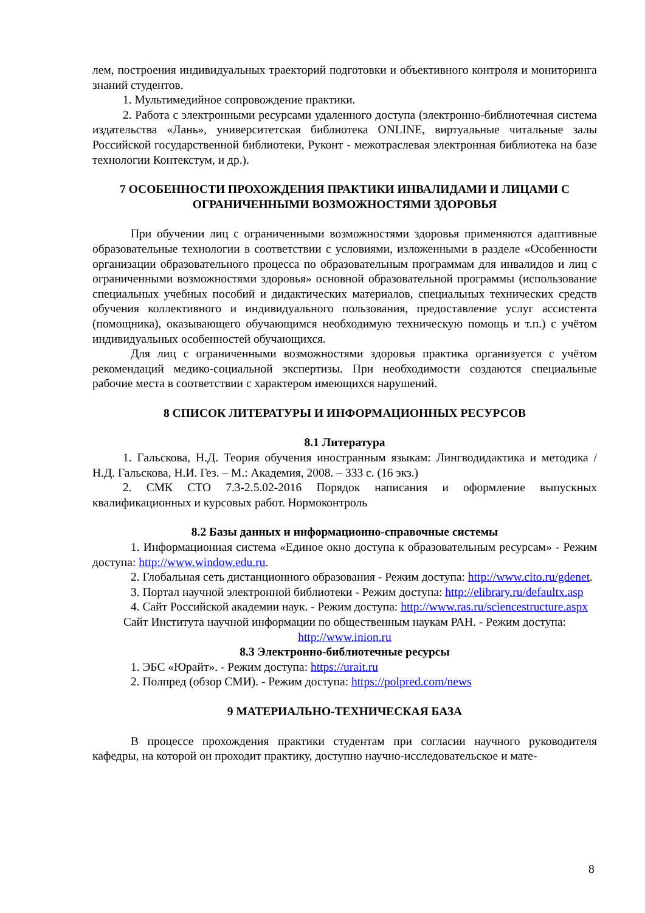лем, построения индивидуальных траекторий подготовки и объективного контроля и мониторинга знаний студентов.
1. Мультимедийное сопровождение практики.
2. Работа с электронными ресурсами удаленного доступа (электронно-библиотечная система издательства «Лань», университетская библиотека ONLINE, виртуальные читальные залы Российской государственной библиотеки, Руконт - межотраслевая электронная библиотека на базе технологии Контекстум, и др.).
7 ОСОБЕННОСТИ ПРОХОЖДЕНИЯ ПРАКТИКИ ИНВАЛИДАМИ И ЛИЦАМИ С ОГРАНИЧЕННЫМИ ВОЗМОЖНОСТЯМИ ЗДОРОВЬЯ
При обучении лиц с ограниченными возможностями здоровья применяются адаптивные образовательные технологии в соответствии с условиями, изложенными в разделе «Особенности организации образовательного процесса по образовательным программам для инвалидов и лиц с ограниченными возможностями здоровья» основной образовательной программы (использование специальных учебных пособий и дидактических материалов, специальных технических средств обучения коллективного и индивидуального пользования, предоставление услуг ассистента (помощника), оказывающего обучающимся необходимую техническую помощь и т.п.) с учётом индивидуальных особенностей обучающихся.
Для лиц с ограниченными возможностями здоровья практика организуется с учётом рекомендаций медико-социальной экспертизы. При необходимости создаются специальные рабочие места в соответствии с характером имеющихся нарушений.
8 СПИСОК ЛИТЕРАТУРЫ И ИНФОРМАЦИОННЫХ РЕСУРСОВ
8.1 Литература
1. Гальскова, Н.Д. Теория обучения иностранным языкам: Лингводидактика и методика / Н.Д. Гальскова, Н.И. Гез. – М.: Академия, 2008. – 333 с. (16 экз.)
2. СМК СТО 7.3-2.5.02-2016 Порядок написания и оформление выпускных квалификационных и курсовых работ. Нормоконтроль
8.2 Базы данных и информационно-справочные системы
1. Информационная система «Единое окно доступа к образовательным ресурсам» - Режим доступа: http://www.window.edu.ru.
2. Глобальная сеть дистанционного образования - Режим доступа: http://www.cito.ru/gdenet.
3. Портал научной электронной библиотеки - Режим доступа: http://elibrary.ru/defaultx.asp
4. Сайт Российской академии наук. - Режим доступа: http://www.ras.ru/sciencestructure.aspx
Сайт Института научной информации по общественным наукам РАН. - Режим доступа: http://www.inion.ru
8.3 Электронно-библиотечные ресурсы
1. ЭБС «Юрайт». - Режим доступа: https://urait.ru
2. Полпред (обзор СМИ). - Режим доступа: https://polpred.com/news
9 МАТЕРИАЛЬНО-ТЕХНИЧЕСКАЯ БАЗА
В процессе прохождения практики студентам при согласии научного руководителя кафедры, на которой он проходит практику, доступно научно-исследовательское и мате-
8